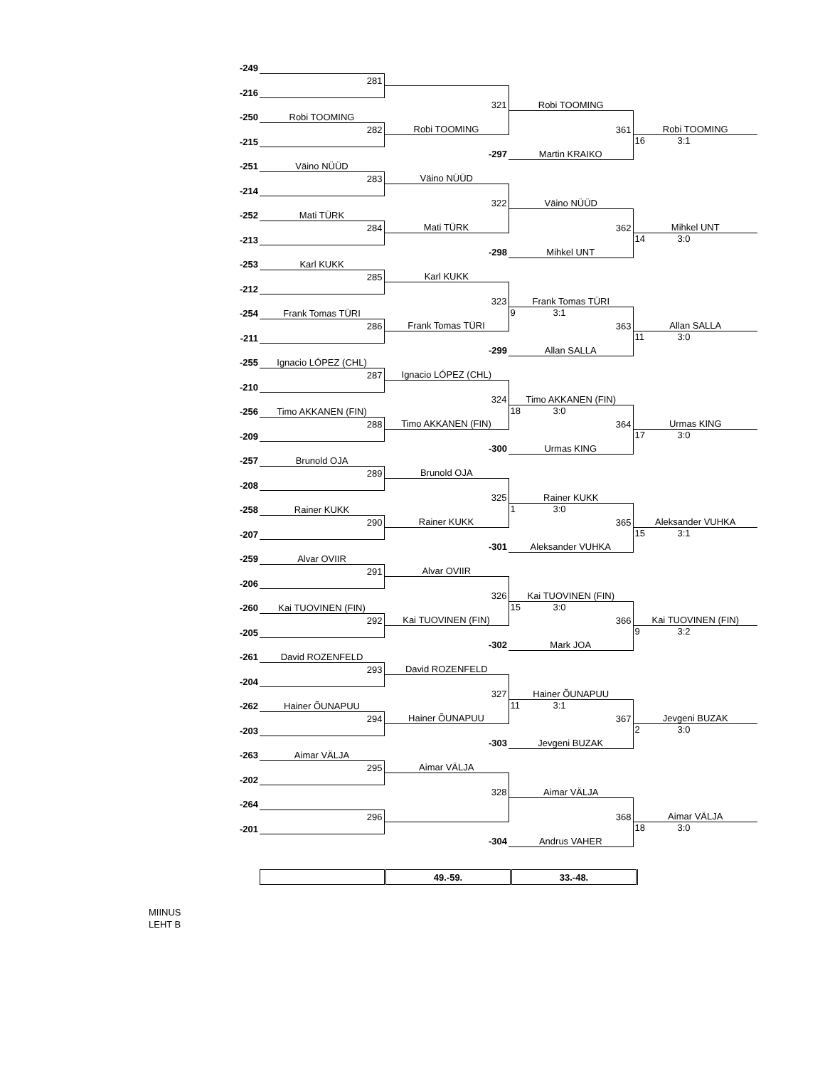| -249 | | | | |
| | 281 | | | |
| -216 | | | | |
| | | 321 | Robi TOOMING | |
| -250 | Robi TOOMING | | | |
| | 282 | Robi TOOMING | 361 | Robi TOOMING |
| -215 | | | | 16 3:1 |
| | | -297 | Martin KRAIKO | |
| -251 | Väino NÜÜD | | | |
| | 283 | Väino NÜÜD | | |
| -214 | | | | |
| | | 322 | Väino NÜÜD | |
| -252 | Mati TÜRK | | | |
| | 284 | Mati TÜRK | 362 | Mihkel UNT |
| -213 | | | | 14 3:0 |
| | | -298 | Mihkel UNT | |
| -253 | Karl KUKK | | | |
| | 285 | Karl KUKK | | |
| -212 | | | | |
| | | 323 | Frank Tomas TÜRI | |
| -254 | Frank Tomas TÜRI | | 9 3:1 | |
| | 286 | Frank Tomas TÜRI | 363 | Allan SALLA |
| -211 | | | | 11 3:0 |
| | | -299 | Allan SALLA | |
| -255 | Ignacio LÓPEZ (CHL) | | | |
| | 287 | Ignacio LÓPEZ (CHL) | | |
| -210 | | | | |
| | | 324 | Timo AKKANEN (FIN) | |
| -256 | Timo AKKANEN (FIN) | | 18 3:0 | |
| | 288 | Timo AKKANEN (FIN) | 364 | Urmas KING |
| -209 | | | | 17 3:0 |
| | | -300 | Urmas KING | |
| -257 | Brunold OJA | | | |
| | 289 | Brunold OJA | | |
| -208 | | | | |
| | | 325 | Rainer KUKK | |
| -258 | Rainer KUKK | | 1 3:0 | |
| | 290 | Rainer KUKK | 365 | Aleksander VUHKA |
| -207 | | | | 15 3:1 |
| | | -301 | Aleksander VUHKA | |
| -259 | Alvar OVIIR | | | |
| | 291 | Alvar OVIIR | | |
| -206 | | | | |
| | | 326 | Kai TUOVINEN (FIN) | |
| -260 | Kai TUOVINEN (FIN) | | 15 3:0 | |
| | 292 | Kai TUOVINEN (FIN) | 366 | Kai TUOVINEN (FIN) |
| -205 | | | | 9 3:2 |
| | | -302 | Mark JOA | |
| -261 | David ROZENFELD | | | |
| | 293 | David ROZENFELD | | |
| -204 | | | | |
| | | 327 | Hainer ÕUNAPUU | |
| -262 | Hainer ÕUNAPUU | | 11 3:1 | |
| | 294 | Hainer ÕUNAPUU | 367 | Jevgeni BUZAK |
| -203 | | | | 2 3:0 |
| | | -303 | Jevgeni BUZAK | |
| -263 | Aimar VÄLJA | | | |
| | 295 | Aimar VÄLJA | | |
| -202 | | | | |
| | | 328 | Aimar VÄLJA | |
| -264 | | | | |
| | 296 | | 368 | Aimar VÄLJA |
| -201 | | | | 18 3:0 |
| | | -304 | Andrus VAHER | |
| | 49.-59. | 33.-48. |
MIINUS
LEHT B